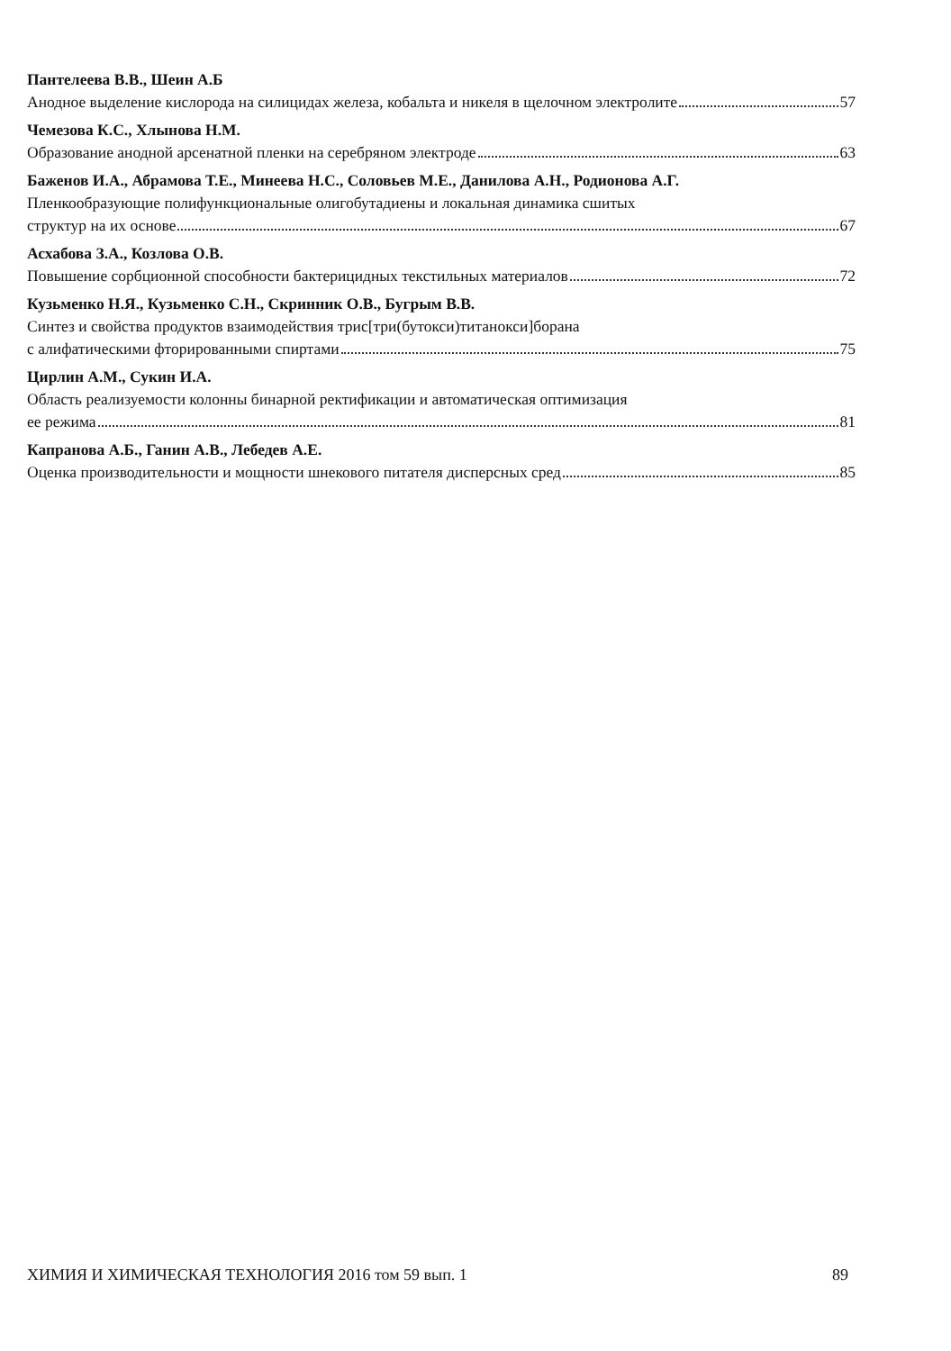Пантелеева В.В., Шеин А.Б
Анодное выделение кислорода на силицидах железа, кобальта и никеля в щелочном электролите 57
Чемезова К.С., Хлынова Н.М.
Образование анодной арсенатной пленки на серебряном электроде 63
Баженов И.А., Абрамова Т.Е., Минеева Н.С., Соловьев М.Е., Данилова А.Н., Родионова А.Г.
Пленкообразующие полифункциональные олигобутадиены и локальная динамика сшитых
структур на их основе 67
Асхабова З.А., Козлова О.В.
Повышение сорбционной способности бактерицидных текстильных материалов 72
Кузьменко Н.Я., Кузьменко С.Н., Скринник О.В., Бугрым В.В.
Синтез и свойства продуктов взаимодействия трис[три(бутокси)титанокси]борана
с алифатическими фторированными спиртами 75
Цирлин А.М., Сукин И.А.
Область реализуемости колонны бинарной ректификации и автоматическая оптимизация
ее режима 81
Капранова А.Б., Ганин А.В., Лебедев А.Е.
Оценка производительности и мощности шнекового питателя дисперсных сред 85
ХИМИЯ И ХИМИЧЕСКАЯ ТЕХНОЛОГИЯ 2016 том 59 вып. 1 89